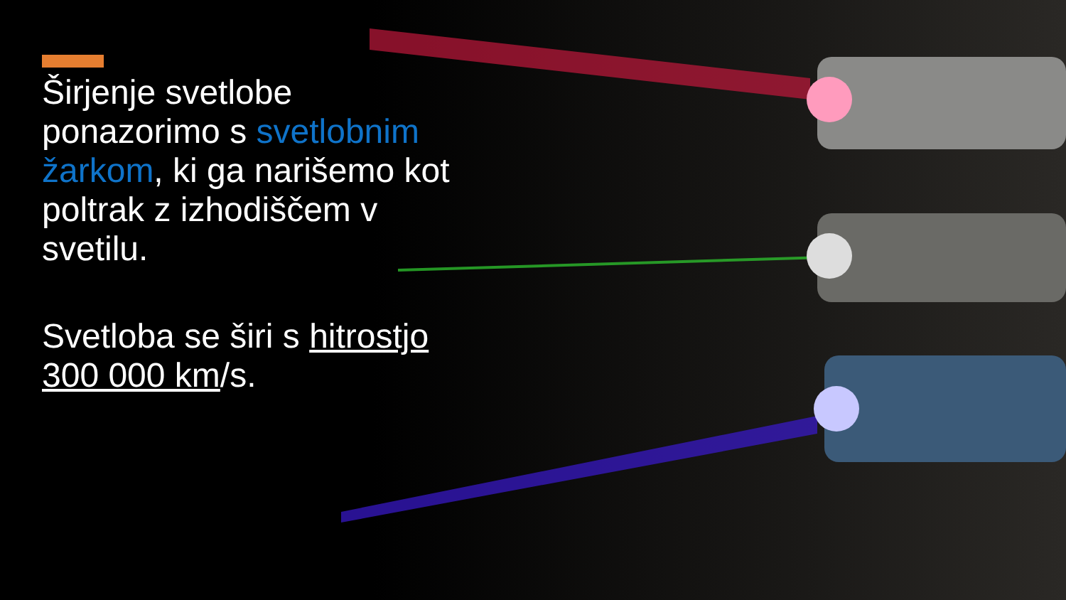Širjenje svetlobe ponazorimo s svetlobnim žarkom, ki ga narišemo kot poltrak z izhodiščem v svetilu.
Svetloba se širi s hitrostjo 300 000 km/s.